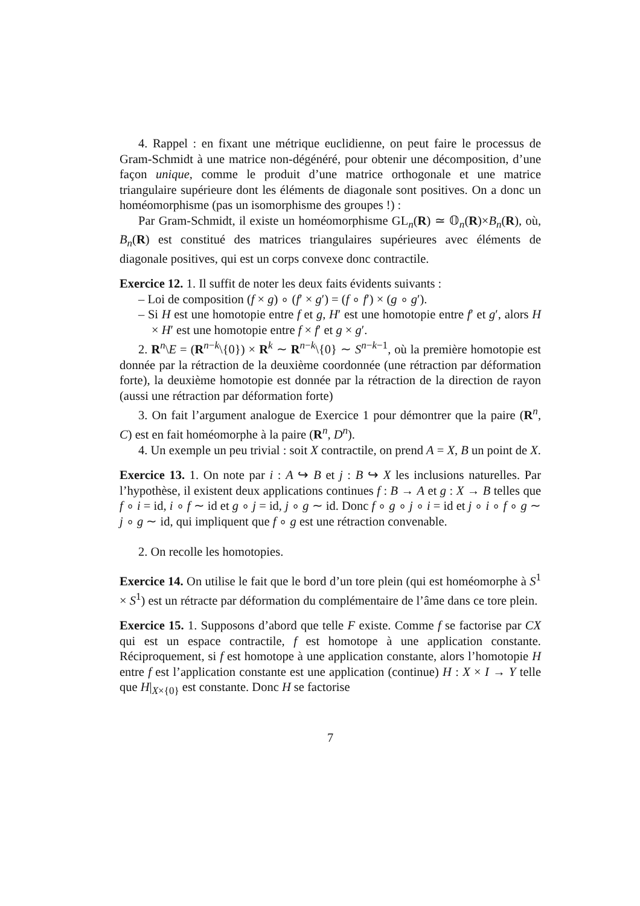4. Rappel : en fixant une métrique euclidienne, on peut faire le processus de Gram-Schmidt à une matrice non-dégénéré, pour obtenir une décomposition, d’une façon unique, comme le produit d’une matrice orthogonale et une matrice triangulaire supérieure dont les éléments de diagonale sont positives. On a donc un homéomorphisme (pas un isomorphisme des groupes !) :
Par Gram-Schmidt, il existe un homéomorphisme GL<sub>n</sub>(R) ≃ 𝕆<sub>n</sub>(R)×B<sub>n</sub>(R), où, B<sub>n</sub>(R) est constitué des matrices triangulaires supérieures avec éléments de diagonale positives, qui est un corps convexe donc contractile.
Exercice 12. 1. Il suffit de noter les deux faits évidents suivants :
– Loi de composition (f × g) ∘ (f′ × g′) = (f ∘ f′) × (g ∘ g′).
– Si H est une homotopie entre f et g, H′ est une homotopie entre f′ et g′, alors H × H′ est une homotopie entre f × f′ et g × g′.
2. R<sup>n</sup>\E = (R<sup>n−k</sup>\{0}) × R<sup>k</sup> ∼ R<sup>n−k</sup>\{0} ∼ S<sup>n−k−1</sup>, où la première homotopie est donnée par la rétraction de la deuxième coordonnée (une rétraction par déformation forte), la deuxième homotopie est donnée par la rétraction de la direction de rayon (aussi une rétraction par déformation forte)
3. On fait l’argument analogue de Exercice 1 pour démontrer que la paire (R<sup>n</sup>, C) est en fait homéomorphe à la paire (R<sup>n</sup>, D<sup>n</sup>).
4. Un exemple un peu trivial : soit X contractile, on prend A = X, B un point de X.
Exercice 13. 1. On note par i : A ↪ B et j : B ↪ X les inclusions naturelles. Par l’hypothèse, il existent deux applications continues f : B → A et g : X → B telles que f ∘ i = id, i ∘ f ∼ id et g ∘ j = id, j ∘ g ∼ id. Donc f ∘ g ∘ j ∘ i = id et j ∘ i ∘ f ∘ g ∼ j ∘ g ∼ id, qui impliquent que f ∘ g est une rétraction convenable.
2. On recolle les homotopies.
Exercice 14. On utilise le fait que le bord d’un tore plein (qui est homéomorphe à S<sup>1</sup> × S<sup>1</sup>) est un rétracte par déformation du complémentaire de l’âme dans ce tore plein.
Exercice 15. 1. Supposons d’abord que telle F existe. Comme f se factorise par CX qui est un espace contractile, f est homotope à une application constante. Réciproquement, si f est homotope à une application constante, alors l’homotopie H entre f est l’application constante est une application (continue) H : X × I → Y telle que H|<sub>X×{0}</sub> est constante. Donc H se factorise
7